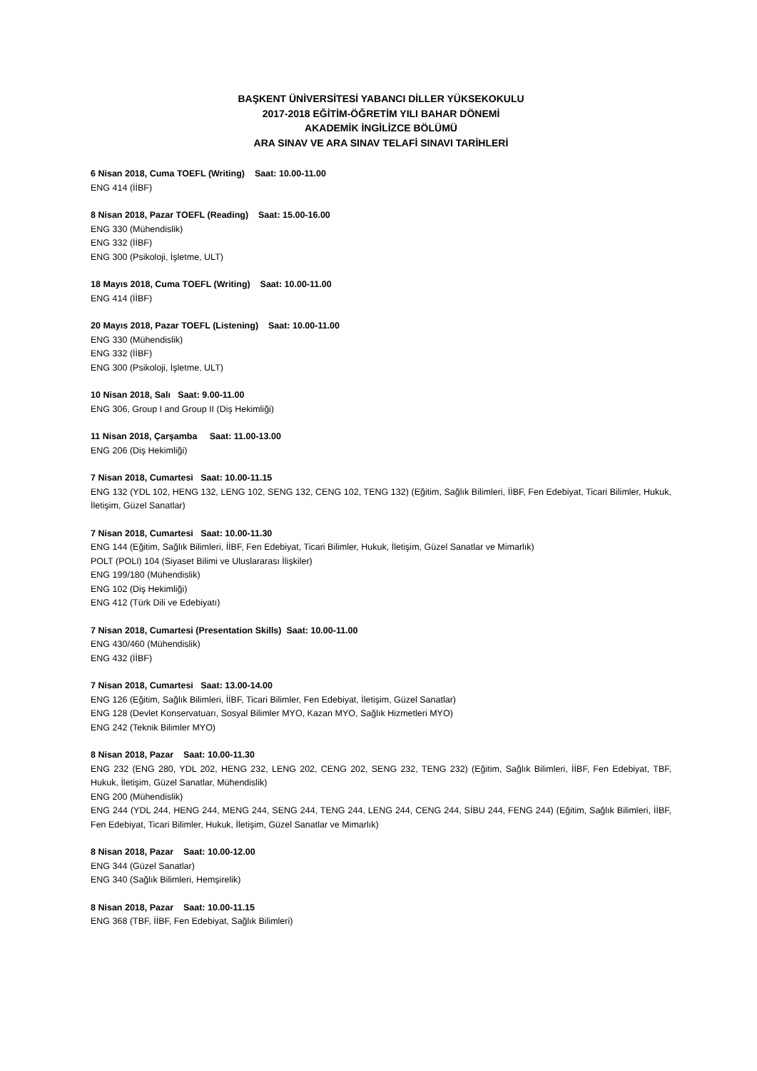BAŞKENT ÜNİVERSİTESİ YABANCI DİLLER YÜKSEKOKULU
2017-2018 EĞİTİM-ÖĞRETİM YILI BAHAR DÖNEMİ
AKADEMİK İNGİLİZCE BÖLÜMÜ
ARA SINAV VE ARA SINAV TELAFİ SINAVI TARİHLERİ
6 Nisan 2018, Cuma TOEFL (Writing) Saat: 10.00-11.00
ENG 414 (İİBF)
8 Nisan 2018, Pazar TOEFL (Reading) Saat: 15.00-16.00
ENG 330 (Mühendislik)
ENG 332 (İİBF)
ENG 300 (Psikoloji, İşletme, ULT)
18 Mayıs 2018, Cuma TOEFL (Writing) Saat: 10.00-11.00
ENG 414 (İİBF)
20 Mayıs 2018, Pazar TOEFL (Listening) Saat: 10.00-11.00
ENG 330 (Mühendislik)
ENG 332 (İİBF)
ENG 300 (Psikoloji, İşletme, ULT)
10 Nisan 2018, Salı Saat: 9.00-11.00
ENG 306, Group I and Group II (Diş Hekimliği)
11 Nisan 2018, Çarşamba Saat: 11.00-13.00
ENG 206 (Diş Hekimliği)
7 Nisan 2018, Cumartesi Saat: 10.00-11.15
ENG 132 (YDL 102, HENG 132, LENG 102, SENG 132, CENG 102, TENG 132) (Eğitim, Sağlık Bilimleri, İİBF, Fen Edebiyat, Ticari Bilimler, Hukuk, İletişim, Güzel Sanatlar)
7 Nisan 2018, Cumartesi Saat: 10.00-11.30
ENG 144 (Eğitim, Sağlık Bilimleri, İİBF, Fen Edebiyat, Ticari Bilimler, Hukuk, İletişim, Güzel Sanatlar ve Mimarlık)
POLT (POLI) 104 (Siyaset Bilimi ve Uluslararası İlişkiler)
ENG 199/180 (Mühendislik)
ENG 102 (Diş Hekimliği)
ENG 412 (Türk Dili ve Edebiyatı)
7 Nisan 2018, Cumartesi (Presentation Skills) Saat: 10.00-11.00
ENG 430/460 (Mühendislik)
ENG 432 (İİBF)
7 Nisan 2018, Cumartesi Saat: 13.00-14.00
ENG 126 (Eğitim, Sağlık Bilimleri, İİBF, Ticari Bilimler, Fen Edebiyat, İletişim, Güzel Sanatlar)
ENG 128 (Devlet Konservatuarı, Sosyal Bilimler MYO, Kazan MYO, Sağlık Hizmetleri MYO)
ENG 242 (Teknik Bilimler MYO)
8 Nisan 2018, Pazar Saat: 10.00-11.30
ENG 232 (ENG 280, YDL 202, HENG 232, LENG 202, CENG 202, SENG 232, TENG 232) (Eğitim, Sağlık Bilimleri, İİBF, Fen Edebiyat, TBF, Hukuk, İletişim, Güzel Sanatlar, Mühendislik)
ENG 200 (Mühendislik)
ENG 244 (YDL 244, HENG 244, MENG 244, SENG 244, TENG 244, LENG 244, CENG 244, SİBU 244, FENG 244) (Eğitim, Sağlık Bilimleri, İİBF, Fen Edebiyat, Ticari Bilimler, Hukuk, İletişim, Güzel Sanatlar ve Mimarlık)
8 Nisan 2018, Pazar Saat: 10.00-12.00
ENG 344 (Güzel Sanatlar)
ENG 340 (Sağlık Bilimleri, Hemşirelik)
8 Nisan 2018, Pazar Saat: 10.00-11.15
ENG 368 (TBF, İİBF, Fen Edebiyat, Sağlık Bilimleri)